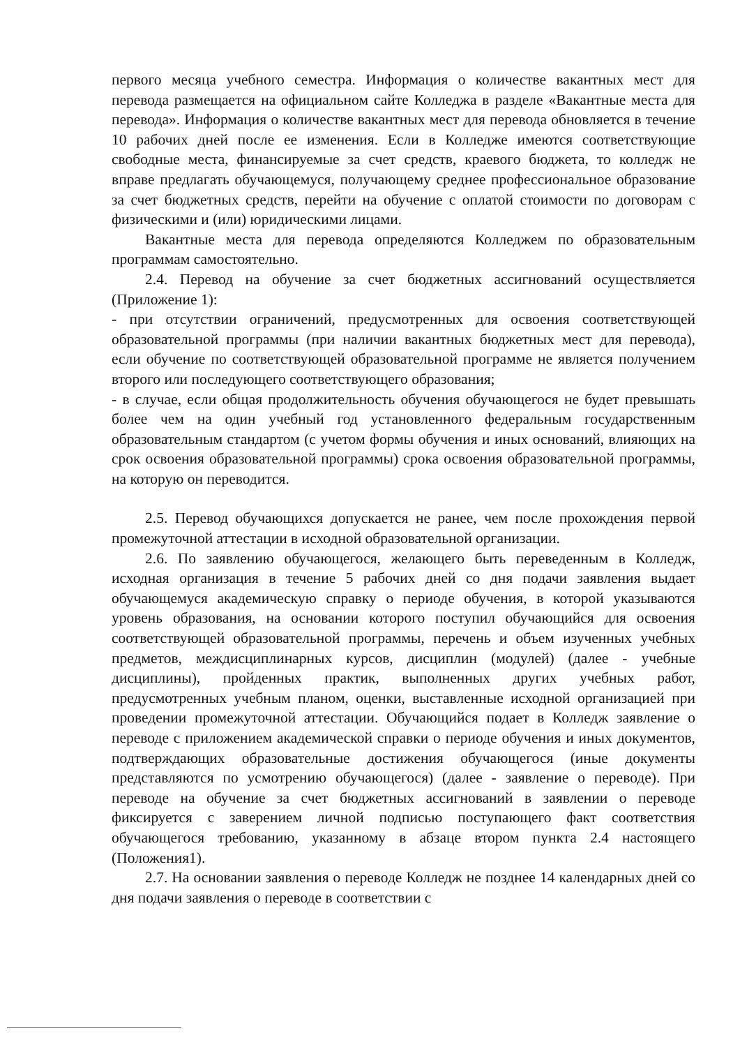первого месяца учебного семестра. Информация о количестве вакантных мест для перевода размещается на официальном сайте Колледжа в разделе «Вакантные места для перевода». Информация о количестве вакантных мест для перевода обновляется в течение 10 рабочих дней после ее изменения. Если в Колледже имеются соответствующие свободные места, финансируемые за счет средств, краевого бюджета, то колледж не вправе предлагать обучающемуся, получающему среднее профессиональное образование за счет бюджетных средств, перейти на обучение с оплатой стоимости по договорам с физическими и (или) юридическими лицами.
Вакантные места для перевода определяются Колледжем по образовательным программам самостоятельно.
2.4. Перевод на обучение за счет бюджетных ассигнований осуществляется (Приложение 1):
- при отсутствии ограничений, предусмотренных для освоения соответствующей образовательной программы (при наличии вакантных бюджетных мест для перевода), если обучение по соответствующей образовательной программе не является получением второго или последующего соответствующего образования;
- в случае, если общая продолжительность обучения обучающегося не будет превышать более чем на один учебный год установленного федеральным государственным образовательным стандартом (с учетом формы обучения и иных оснований, влияющих на срок освоения образовательной программы) срока освоения образовательной программы, на которую он переводится.
2.5. Перевод обучающихся допускается не ранее, чем после прохождения первой промежуточной аттестации в исходной образовательной организации.
2.6. По заявлению обучающегося, желающего быть переведенным в Колледж, исходная организация в течение 5 рабочих дней со дня подачи заявления выдает обучающемуся академическую справку о периоде обучения, в которой указываются уровень образования, на основании которого поступил обучающийся для освоения соответствующей образовательной программы, перечень и объем изученных учебных предметов, междисциплинарных курсов, дисциплин (модулей) (далее - учебные дисциплины), пройденных практик, выполненных других учебных работ, предусмотренных учебным планом, оценки, выставленные исходной организацией при проведении промежуточной аттестации. Обучающийся подает в Колледж заявление о переводе с приложением академической справки о периоде обучения и иных документов, подтверждающих образовательные достижения обучающегося (иные документы представляются по усмотрению обучающегося) (далее - заявление о переводе). При переводе на обучение за счет бюджетных ассигнований в заявлении о переводе фиксируется с заверением личной подписью поступающего факт соответствия обучающегося требованию, указанному в абзаце втором пункта 2.4 настоящего (Положения1).
2.7. На основании заявления о переводе Колледж не позднее 14 календарных дней со дня подачи заявления о переводе в соответствии с